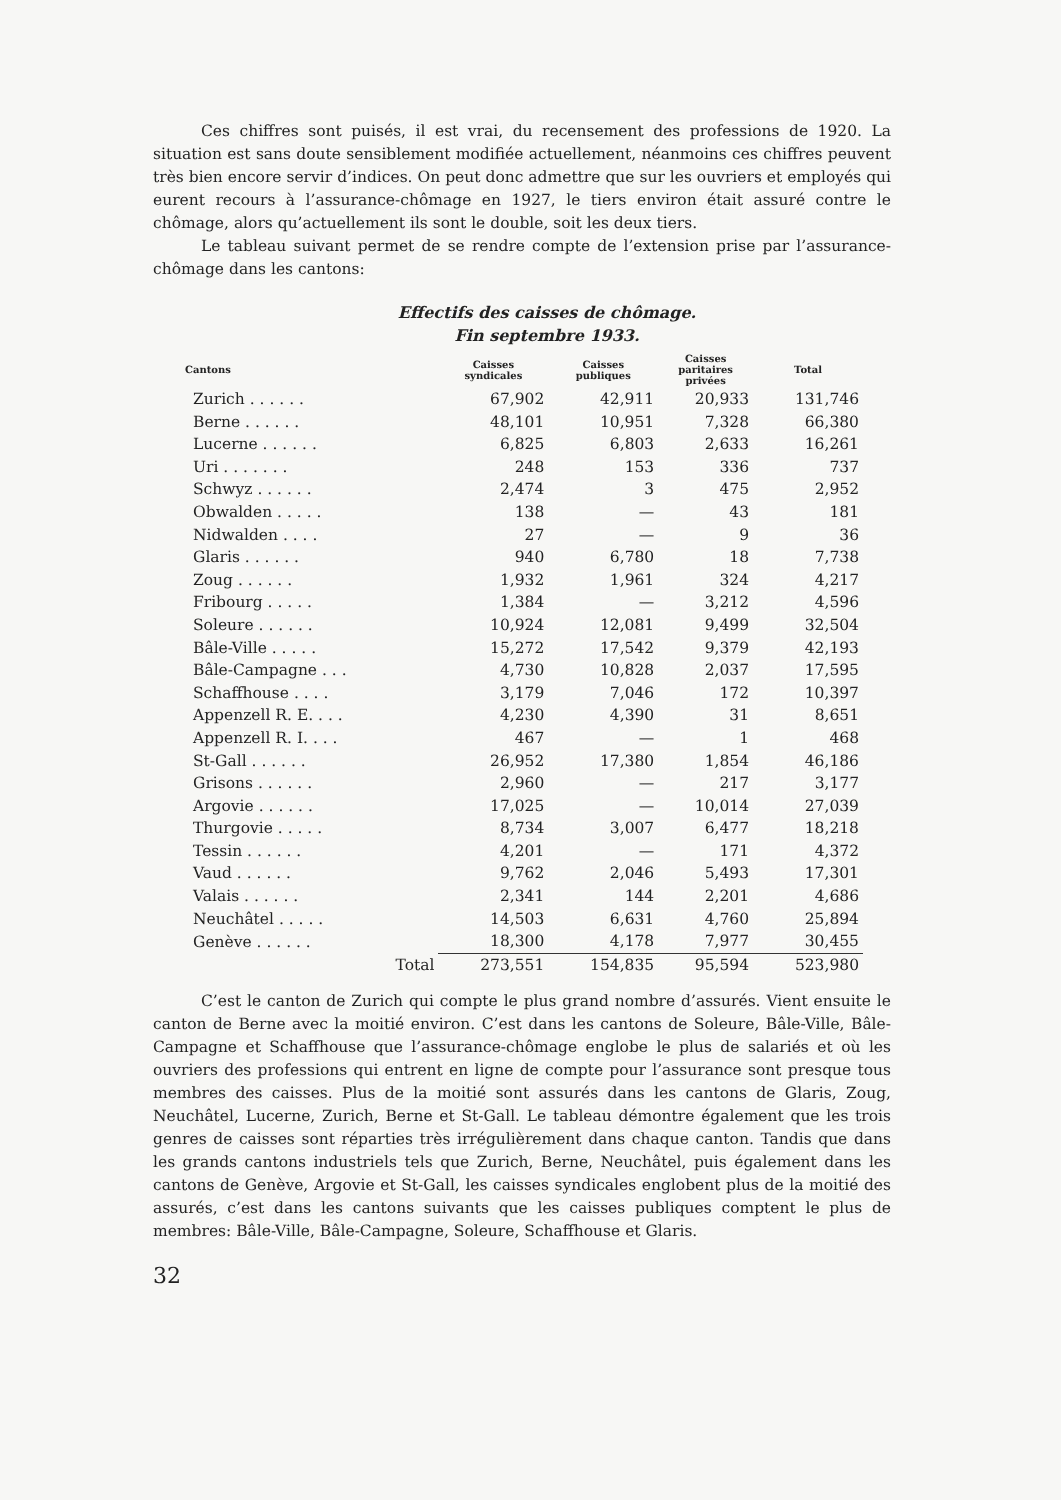Ces chiffres sont puisés, il est vrai, du recensement des professions de 1920. La situation est sans doute sensiblement modifiée actuellement, néanmoins ces chiffres peuvent très bien encore servir d’indices. On peut donc admettre que sur les ouvriers et employés qui eurent recours à l’assurance-chômage en 1927, le tiers environ était assuré contre le chômage, alors qu’actuellement ils sont le double, soit les deux tiers.
Le tableau suivant permet de se rendre compte de l’extension prise par l’assurance-chômage dans les cantons:
Effectifs des caisses de chômage.
Fin septembre 1933.
| Cantons | Caisses syndicales | Caisses publiques | Caisses paritaires privées | Total |
| --- | --- | --- | --- | --- |
| Zurich . . . . . . | 67,902 | 42,911 | 20,933 | 131,746 |
| Berne . . . . . . | 48,101 | 10,951 | 7,328 | 66,380 |
| Lucerne . . . . . . | 6,825 | 6,803 | 2,633 | 16,261 |
| Uri . . . . . . . | 248 | 153 | 336 | 737 |
| Schwyz . . . . . . | 2,474 | 3 | 475 | 2,952 |
| Obwalden . . . . . | 138 | — | 43 | 181 |
| Nidwalden . . . . | 27 | — | 9 | 36 |
| Glaris . . . . . . | 940 | 6,780 | 18 | 7,738 |
| Zoug . . . . . . | 1,932 | 1,961 | 324 | 4,217 |
| Fribourg . . . . . | 1,384 | — | 3,212 | 4,596 |
| Soleure . . . . . . | 10,924 | 12,081 | 9,499 | 32,504 |
| Bâle-Ville . . . . . | 15,272 | 17,542 | 9,379 | 42,193 |
| Bâle-Campagne . . . | 4,730 | 10,828 | 2,037 | 17,595 |
| Schaffhouse . . . . | 3,179 | 7,046 | 172 | 10,397 |
| Appenzell R. E. . . . | 4,230 | 4,390 | 31 | 8,651 |
| Appenzell R. I. . . . | 467 | — | 1 | 468 |
| St-Gall . . . . . . | 26,952 | 17,380 | 1,854 | 46,186 |
| Grisons . . . . . . | 2,960 | — | 217 | 3,177 |
| Argovie . . . . . . | 17,025 | — | 10,014 | 27,039 |
| Thurgovie . . . . . | 8,734 | 3,007 | 6,477 | 18,218 |
| Tessin . . . . . . | 4,201 | — | 171 | 4,372 |
| Vaud . . . . . . | 9,762 | 2,046 | 5,493 | 17,301 |
| Valais . . . . . . | 2,341 | 144 | 2,201 | 4,686 |
| Neuchâtel . . . . . | 14,503 | 6,631 | 4,760 | 25,894 |
| Genève . . . . . . | 18,300 | 4,178 | 7,977 | 30,455 |
| Total | 273,551 | 154,835 | 95,594 | 523,980 |
C’est le canton de Zurich qui compte le plus grand nombre d’assurés. Vient ensuite le canton de Berne avec la moitié environ. C’est dans les cantons de Soleure, Bâle-Ville, Bâle-Campagne et Schaffhouse que l’assurance-chômage englobe le plus de salariés et où les ouvriers des professions qui entrent en ligne de compte pour l’assurance sont presque tous membres des caisses. Plus de la moitié sont assurés dans les cantons de Glaris, Zoug, Neuchâtel, Lucerne, Zurich, Berne et St-Gall. Le tableau démontre également que les trois genres de caisses sont réparties très irrégulièrement dans chaque canton. Tandis que dans les grands cantons industriels tels que Zurich, Berne, Neuchâtel, puis également dans les cantons de Genève, Argovie et St-Gall, les caisses syndicales englobent plus de la moitié des assurés, c’est dans les cantons suivants que les caisses publiques comptent le plus de membres: Bâle-Ville, Bâle-Campagne, Soleure, Schaffhouse et Glaris.
32